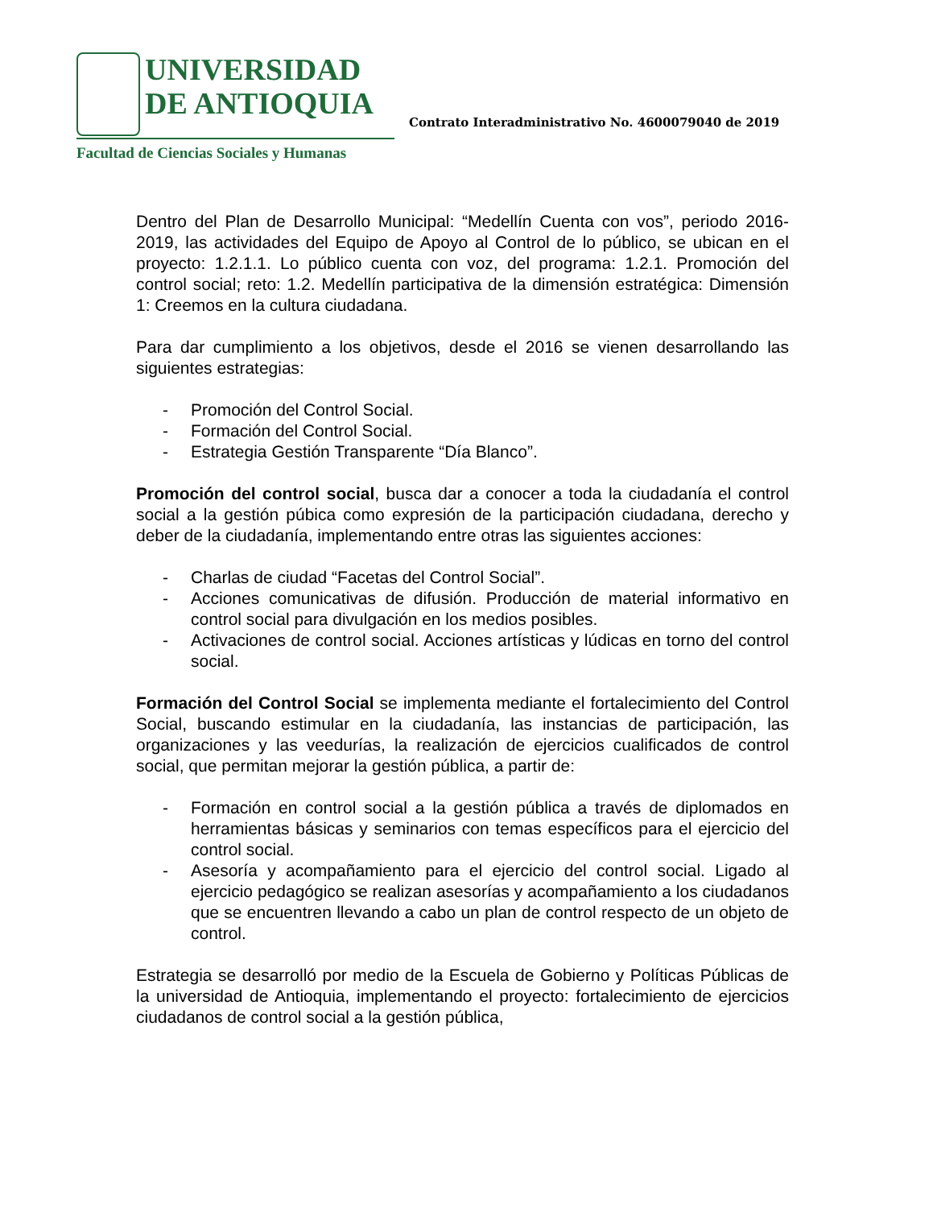UNIVERSIDAD
DE ANTIOQUIA
Facultad de Ciencias Sociales y Humanas
Contrato Interadministrativo No. 4600079040 de 2019
Dentro del Plan de Desarrollo Municipal: “Medellín Cuenta con vos”, periodo 2016-2019, las actividades del Equipo de Apoyo al Control de lo público, se ubican en el proyecto: 1.2.1.1. Lo público cuenta con voz, del programa: 1.2.1. Promoción del control social; reto: 1.2. Medellín participativa de la dimensión estratégica: Dimensión 1: Creemos en la cultura ciudadana.
Para dar cumplimiento a los objetivos, desde el 2016 se vienen desarrollando las siguientes estrategias:
- Promoción del Control Social.
- Formación del Control Social.
- Estrategia Gestión Transparente “Día Blanco”.
Promoción del control social, busca dar a conocer a toda la ciudadanía el control social a la gestión púbica como expresión de la participación ciudadana, derecho y deber de la ciudadanía, implementando entre otras las siguientes acciones:
- Charlas de ciudad “Facetas del Control Social”.
- Acciones comunicativas de difusión. Producción de material informativo en control social para divulgación en los medios posibles.
- Activaciones de control social. Acciones artísticas y lúdicas en torno del control social.
Formación del Control Social se implementa mediante el fortalecimiento del Control Social, buscando estimular en la ciudadanía, las instancias de participación, las organizaciones y las veedurías, la realización de ejercicios cualificados de control social, que permitan mejorar la gestión pública, a partir de:
- Formación en control social a la gestión pública a través de diplomados en herramientas básicas y seminarios con temas específicos para el ejercicio del control social.
- Asesoría y acompañamiento para el ejercicio del control social. Ligado al ejercicio pedagógico se realizan asesorías y acompañamiento a los ciudadanos que se encuentren llevando a cabo un plan de control respecto de un objeto de control.
Estrategia se desarrolló por medio de la Escuela de Gobierno y Políticas Públicas de la universidad de Antioquia, implementando el proyecto: fortalecimiento de ejercicios ciudadanos de control social a la gestión pública,